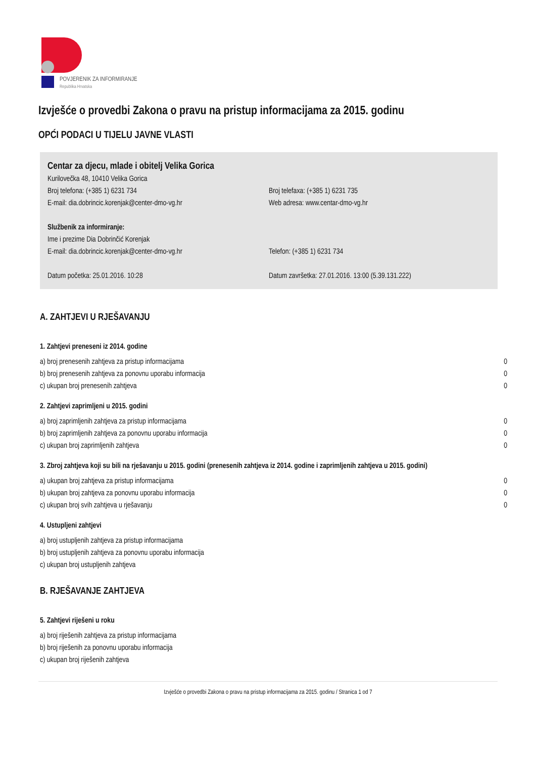POVJERENIK ZA INFORMIRANJE
Republika Hrvatska
Izvješće o provedbi Zakona o pravu na pristup informacijama za 2015. godinu
OPĆI PODACI U TIJELU JAVNE VLASTI
Centar za djecu, mlade i obitelj Velika Gorica
Kurilovečka 48, 10410 Velika Gorica
Broj telefona: (+385 1) 6231 734 Broj telefaxa: (+385 1) 6231 735
E-mail: dia.dobrincic.korenjak@center-dmo-vg.hr Web adresa: www.centar-dmo-vg.hr
Službenik za informiranje:
Ime i prezime Dia Dobrinčić Korenjak
E-mail: dia.dobrincic.korenjak@center-dmo-vg.hr Telefon: (+385 1) 6231 734
Datum početka: 25.01.2016. 10:28 Datum završetka: 27.01.2016. 13:00 (5.39.131.222)
A. ZAHTJEVI U RJEŠAVANJU
1. Zahtjevi preneseni iz 2014. godine
| a) broj prenesenih zahtjeva za pristup informacijama | 0 |
| b) broj prenesenih zahtjeva za ponovnu uporabu informacija | 0 |
| c) ukupan broj prenesenih zahtjeva | 0 |
2. Zahtjevi zaprimljeni u 2015. godini
| a) broj zaprimljenih zahtjeva za pristup informacijama | 0 |
| b) broj zaprimljenih zahtjeva za ponovnu uporabu informacija | 0 |
| c) ukupan broj zaprimljenih zahtjeva | 0 |
3. Zbroj zahtjeva koji su bili na rješavanju u 2015. godini (prenesenih zahtjeva iz 2014. godine i zaprimljenih zahtjeva u 2015. godini)
| a) ukupan broj zahtjeva za pristup informacijama | 0 |
| b) ukupan broj zahtjeva za ponovnu uporabu informacija | 0 |
| c) ukupan broj svih zahtjeva u rješavanju | 0 |
4. Ustupljeni zahtjevi
| a) broj ustupljenih zahtjeva za pristup informacijama |
| b) broj ustupljenih zahtjeva za ponovnu uporabu informacija |
| c) ukupan broj ustupljenih zahtjeva |
B. RJEŠAVANJE ZAHTJEVA
5. Zahtjevi riješeni u roku
| a) broj riješenih zahtjeva za pristup informacijama |
| b) broj riješenih za ponovnu uporabu informacija |
| c) ukupan broj riješenih zahtjeva |
Izvješće o provedbi Zakona o pravu na pristup informacijama za 2015. godinu / Stranica 1 od 7